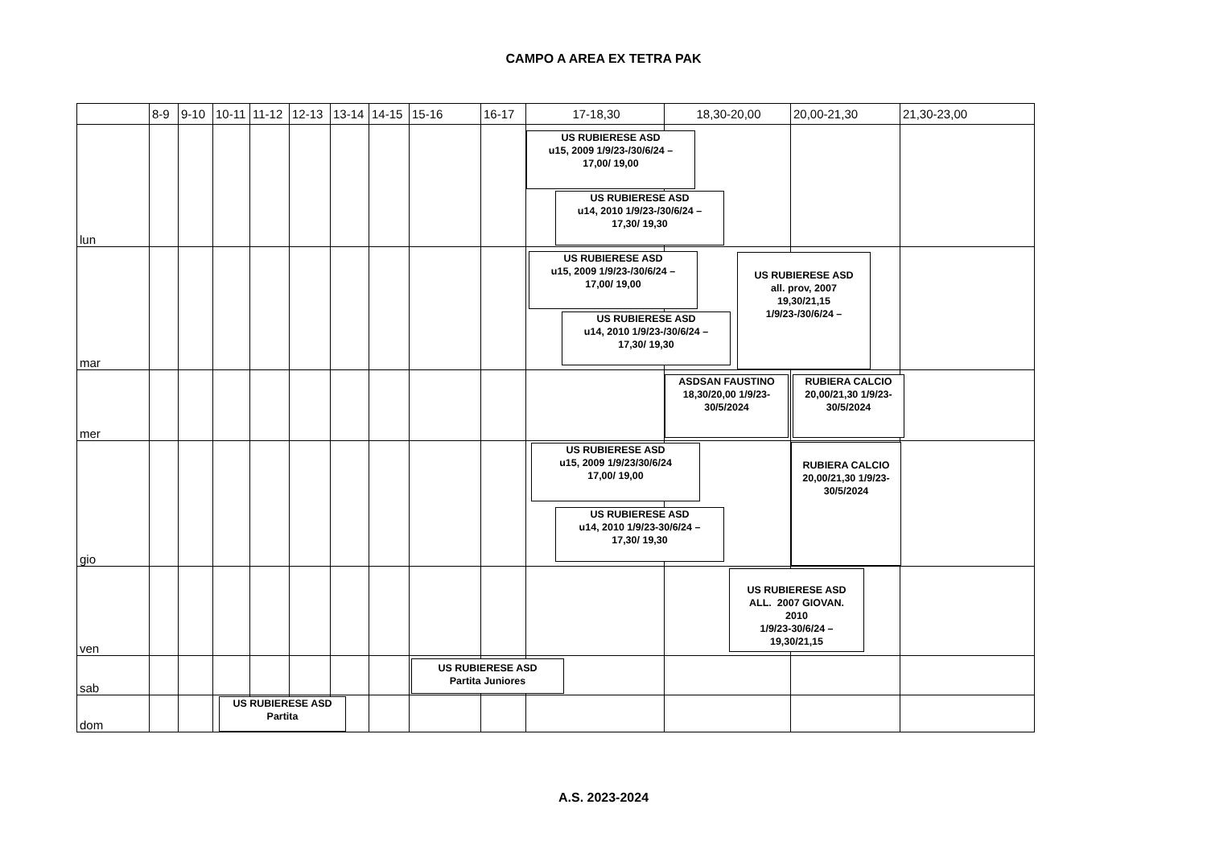CAMPO A AREA EX TETRA PAK
| | 8-9 | 9-10 | 10-11 | 11-12 | 12-13 | 13-14 | 14-15 | 15-16 | 16-17 | 17-18,30 | 18,30-20,00 | 20,00-21,30 | 21,30-23,00 |
| --- | --- | --- | --- | --- | --- | --- | --- | --- | --- | --- | --- | --- | --- |
| lun | | | | | | | | | | US RUBIERESE ASD u15, 2009 1/9/23-/30/6/24 – 17,00/ 19,00 US RUBIERESE ASD u14, 2010 1/9/23-/30/6/24 – 17,30/ 19,30 | | | |
| mar | | | | | | | | | | US RUBIERESE ASD u15, 2009 1/9/23-/30/6/24 – 17,00/ 19,00 US RUBIERESE ASD u14, 2010 1/9/23-/30/6/24 – 17,30/ 19,30 | US RUBIERESE ASD all. prov, 2007 19,30/21,15 1/9/23-/30/6/24 – | | |
| mer | | | | | | | | | | | ASDSAN FAUSTINO 18,30/20,00 1/9/23- 30/5/2024 | RUBIERA CALCIO 20,00/21,30 1/9/23- 30/5/2024 | |
| gio | | | | | | | | | | US RUBIERESE ASD u15, 2009 1/9/23/30/6/24 17,00/ 19,00 US RUBIERESE ASD u14, 2010 1/9/23-30/6/24 – 17,30/ 19,30 | | RUBIERA CALCIO 20,00/21,30 1/9/23- 30/5/2024 | |
| ven | | | | | | | | | | | US RUBIERESE ASD ALL. 2007 GIOVAN. 2010 1/9/23-30/6/24 – 19,30/21,15 | | |
| sab | | | | | | | | US RUBIERESE ASD Partita Juniores | | | | | |
| dom | | | US RUBIERESE ASD Partita | | | | | | | | | | |
A.S. 2023-2024